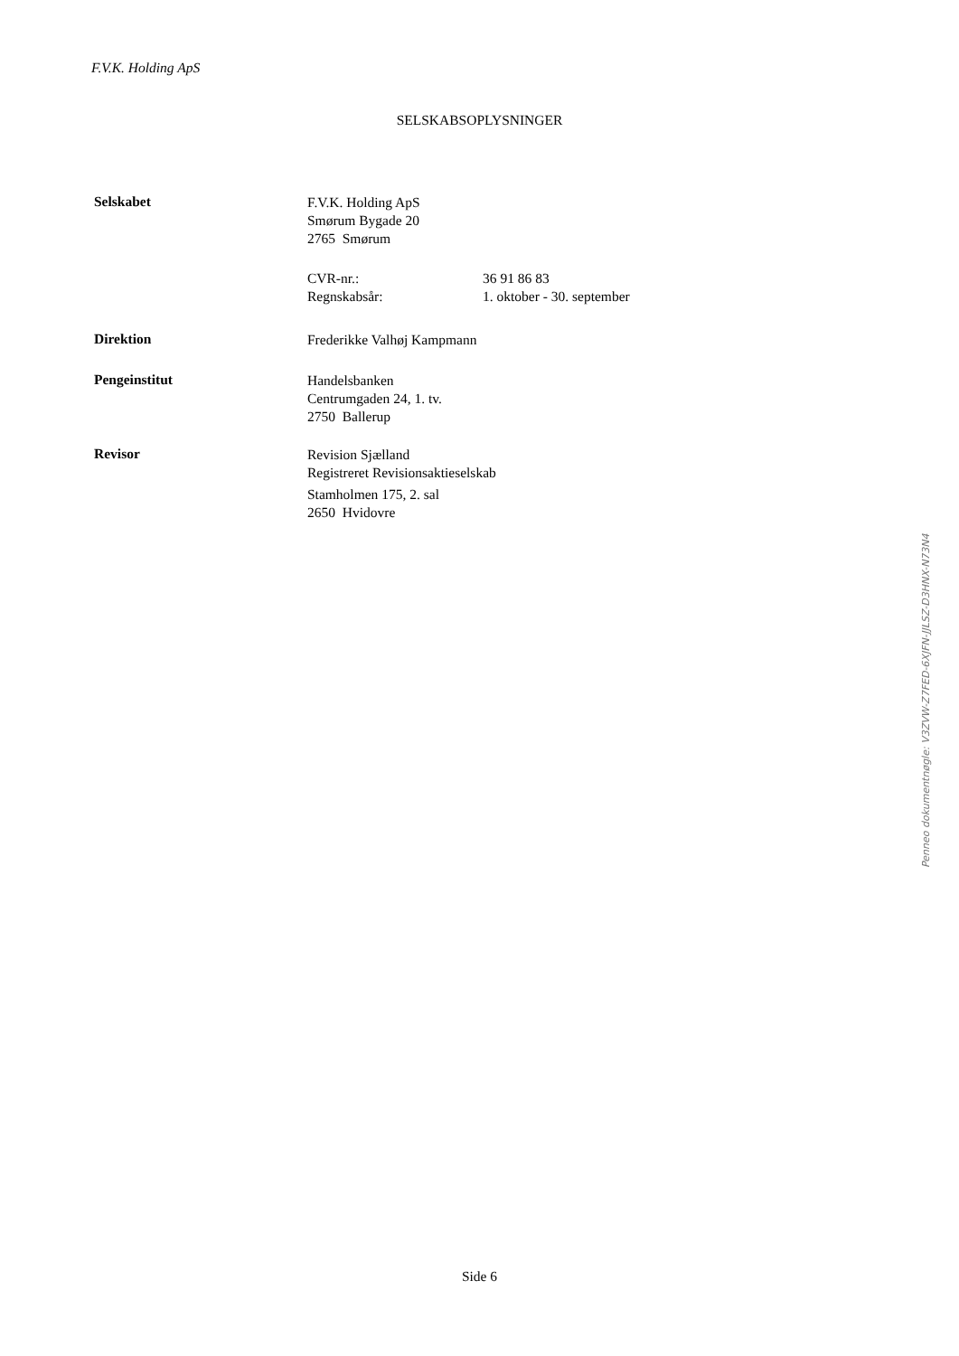F.V.K. Holding ApS
SELSKABSOPLYSNINGER
Selskabet
F.V.K. Holding ApS
Smørum Bygade 20
2765 Smørum
| CVR-nr.: | 36 91 86 83 |
| Regnskabsår: | 1. oktober - 30. september |
Direktion Frederikke Valhøj Kampmann
Pengeinstitut
Handelsbanken
Centrumgaden 24, 1. tv.
2750 Ballerup
Revisor
Revision Sjælland
Registreret Revisionsaktieselskab
Stamholmen 175, 2. sal
2650 Hvidovre
Penneo dokumentnøgle: V3ZVW-Z7FED-6XJFN-JJLSZ-D3HNX-N73N4
Side 6